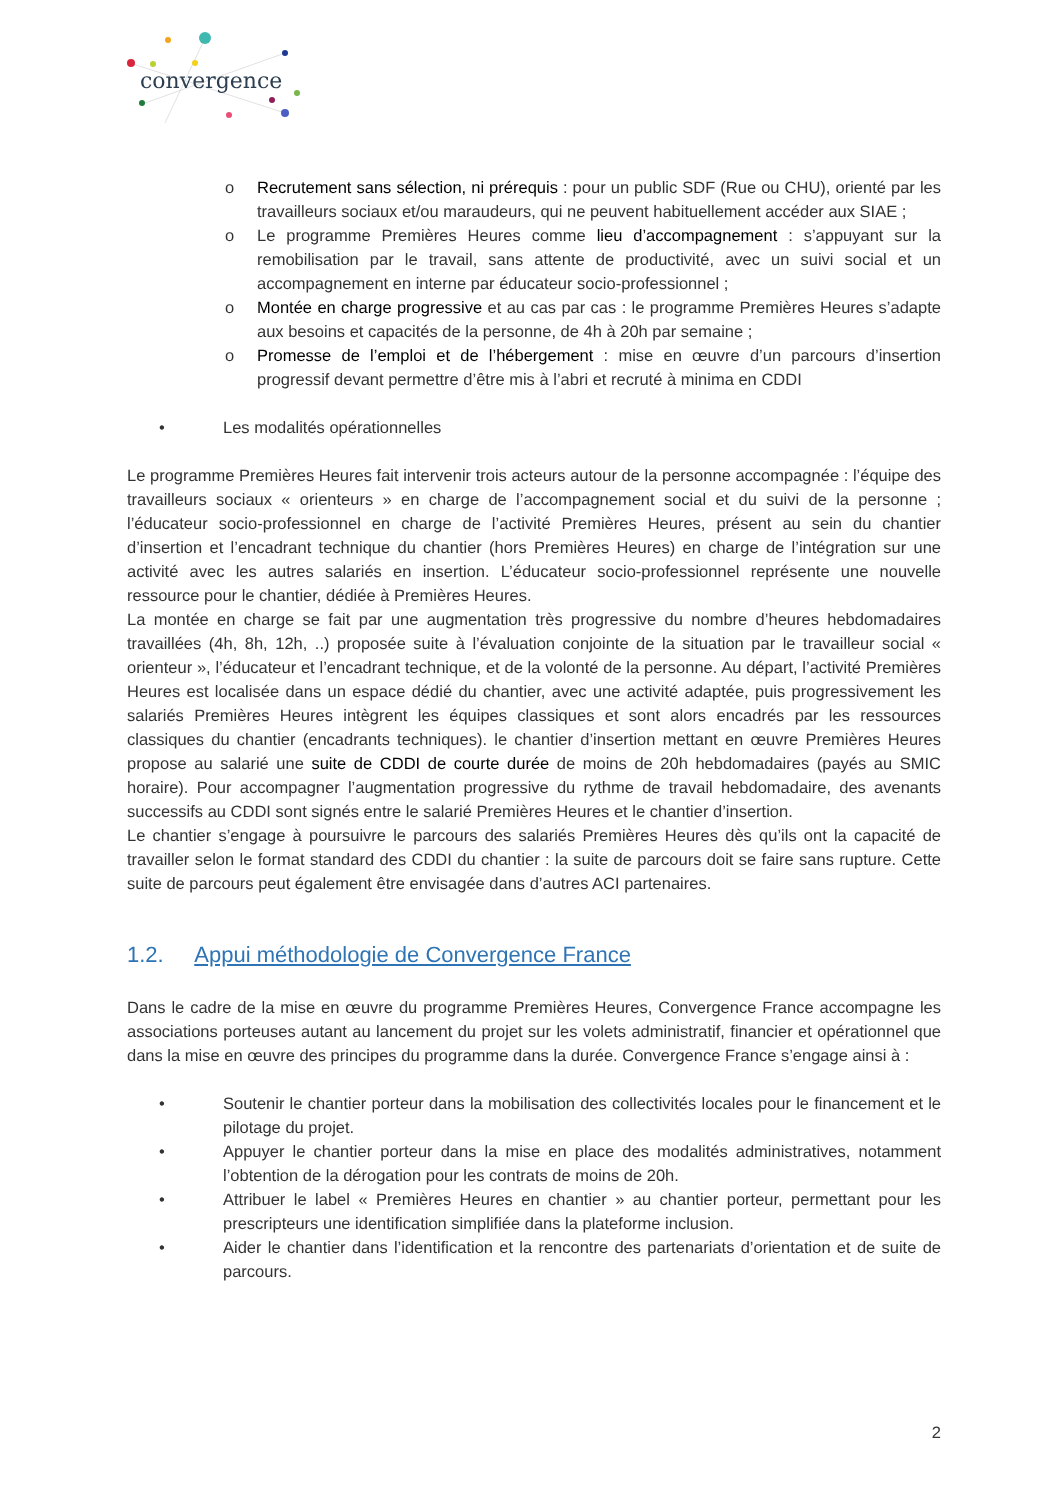convergence
o Recrutement sans sélection, ni prérequis : pour un public SDF (Rue ou CHU), orienté par les travailleurs sociaux et/ou maraudeurs, qui ne peuvent habituellement accéder aux SIAE ;
o Le programme Premières Heures comme lieu d’accompagnement : s’appuyant sur la remobilisation par le travail, sans attente de productivité, avec un suivi social et un accompagnement en interne par éducateur socio-professionnel ;
o Montée en charge progressive et au cas par cas : le programme Premières Heures s’adapte aux besoins et capacités de la personne, de 4h à 20h par semaine ;
o Promesse de l’emploi et de l’hébergement : mise en œuvre d’un parcours d’insertion progressif devant permettre d’être mis à l’abri et recruté à minima en CDDI
• Les modalités opérationnelles
Le programme Premières Heures fait intervenir trois acteurs autour de la personne accompagnée : l’équipe des travailleurs sociaux « orienteurs » en charge de l’accompagnement social et du suivi de la personne ; l’éducateur socio-professionnel en charge de l’activité Premières Heures, présent au sein du chantier d’insertion et l’encadrant technique du chantier (hors Premières Heures) en charge de l’intégration sur une activité avec les autres salariés en insertion. L’éducateur socio-professionnel représente une nouvelle ressource pour le chantier, dédiée à Premières Heures.
La montée en charge se fait par une augmentation très progressive du nombre d’heures hebdomadaires travaillées (4h, 8h, 12h, ..) proposée suite à l’évaluation conjointe de la situation par le travailleur social « orienteur », l’éducateur et l’encadrant technique, et de la volonté de la personne. Au départ, l’activité Premières Heures est localisée dans un espace dédié du chantier, avec une activité adaptée, puis progressivement les salariés Premières Heures intègrent les équipes classiques et sont alors encadrés par les ressources classiques du chantier (encadrants techniques). le chantier d’insertion mettant en œuvre Premières Heures propose au salarié une suite de CDDI de courte durée de moins de 20h hebdomadaires (payés au SMIC horaire). Pour accompagner l’augmentation progressive du rythme de travail hebdomadaire, des avenants successifs au CDDI sont signés entre le salarié Premières Heures et le chantier d’insertion.
Le chantier s’engage à poursuivre le parcours des salariés Premières Heures dès qu’ils ont la capacité de travailler selon le format standard des CDDI du chantier : la suite de parcours doit se faire sans rupture. Cette suite de parcours peut également être envisagée dans d’autres ACI partenaires.
1.2. Appui méthodologie de Convergence France
Dans le cadre de la mise en œuvre du programme Premières Heures, Convergence France accompagne les associations porteuses autant au lancement du projet sur les volets administratif, financier et opérationnel que dans la mise en œuvre des principes du programme dans la durée. Convergence France s’engage ainsi à :
• Soutenir le chantier porteur dans la mobilisation des collectivités locales pour le financement et le pilotage du projet.
• Appuyer le chantier porteur dans la mise en place des modalités administratives, notamment l’obtention de la dérogation pour les contrats de moins de 20h.
• Attribuer le label « Premières Heures en chantier » au chantier porteur, permettant pour les prescripteurs une identification simplifiée dans la plateforme inclusion.
• Aider le chantier dans l’identification et la rencontre des partenariats d’orientation et de suite de parcours.
2